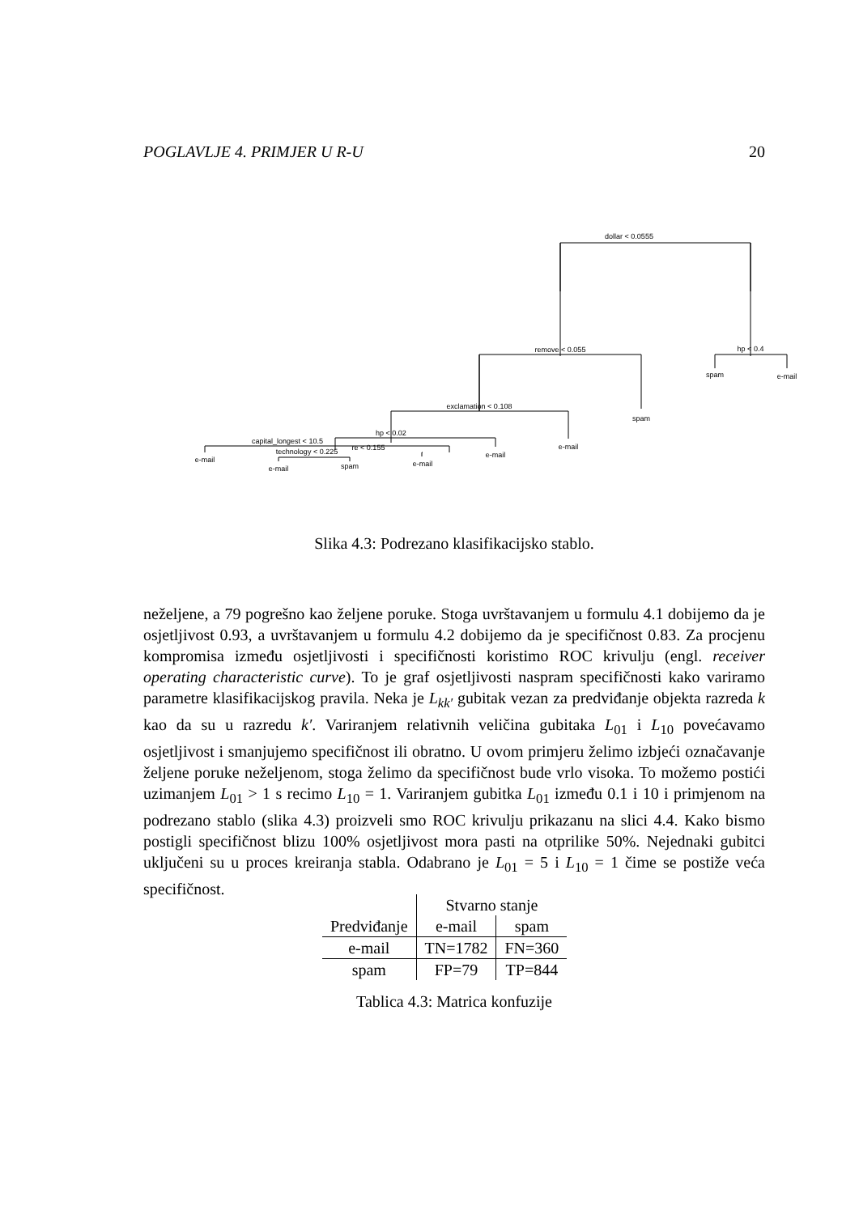POGLAVLJE 4. PRIMJER U R-U 20
dollar < 0.0555
remove < 0.055
hp < 0.4
spam
e-mail
exclamation < 0.108
spam
e-mail
hp < 0.02
capital_longest < 10.5
e-mail
e-mail
technology < 0.225
re < 0.155
e-mail
e-mail
spam
Slika 4.3: Podrezano klasifikacijsko stablo.
neželjene, a 79 pogrešno kao željene poruke. Stoga uvrštavanjem u formulu 4.1 dobijemo da je osjetljivost 0.93, a uvrštavanjem u formulu 4.2 dobijemo da je specifičnost 0.83. Za procjenu kompromisa između osjetljivosti i specifičnosti koristimo ROC krivulju (engl. receiver operating characteristic curve). To je graf osjetljivosti naspram specifičnosti kako variramo parametre klasifikacijskog pravila. Neka je L<sub>kk′</sub> gubitak vezan za predviđanje objekta razreda k kao da su u razredu k′. Variranjem relativnih veličina gubitaka L<sub>01</sub> i L<sub>10</sub> povećavamo osjetljivost i smanjujemo specifičnost ili obratno. U ovom primjeru želimo izbjeći označavanje željene poruke neželjenom, stoga želimo da specifičnost bude vrlo visoka. To možemo postići uzimanjem L<sub>01</sub> > 1 s recimo L<sub>10</sub> = 1. Variranjem gubitka L<sub>01</sub> između 0.1 i 10 i primjenom na podrezano stablo (slika 4.3) proizveli smo ROC krivulju prikazanu na slici 4.4. Kako bismo postigli specifičnost blizu 100% osjetljivost mora pasti na otprilike 50%. Nejednaki gubitci uključeni su u proces kreiranja stabla. Odabrano je L<sub>01</sub> = 5 i L<sub>10</sub> = 1 čime se postiže veća specifičnost.
| | Stvarno stanje | |
| Predviđanje | e-mail | spam |
| e-mail | TN=1782 | FN=360 |
| spam | FP=79 | TP=844 |
Tablica 4.3: Matrica konfuzije